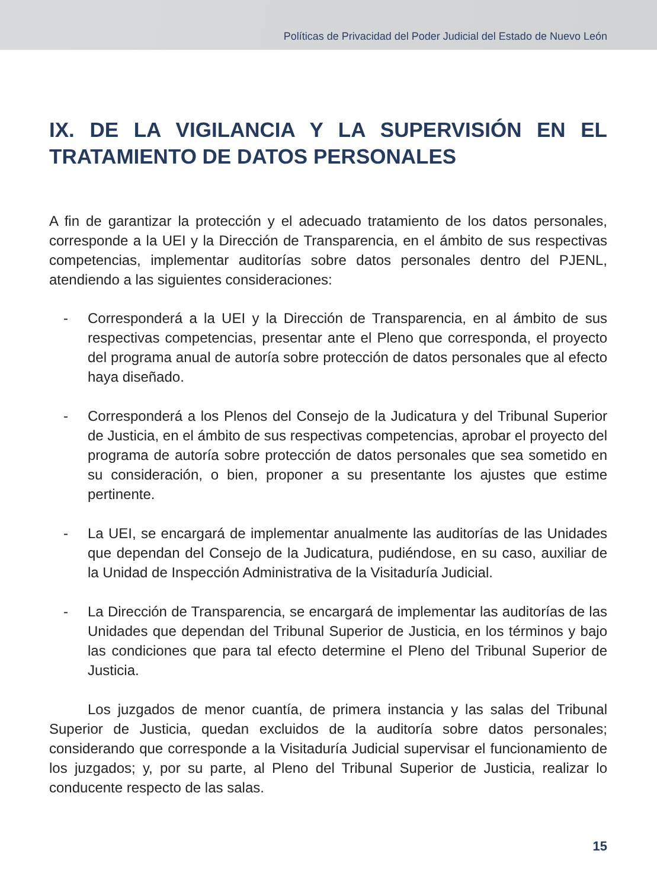Políticas de Privacidad del Poder Judicial del Estado de Nuevo León
IX. DE LA VIGILANCIA Y LA SUPERVISIÓN EN EL TRATAMIENTO DE DATOS PERSONALES
A fin de garantizar la protección y el adecuado tratamiento de los datos personales, corresponde a la UEI y la Dirección de Transparencia, en el ámbito de sus respectivas competencias, implementar auditorías sobre datos personales dentro del PJENL, atendiendo a las siguientes consideraciones:
- Corresponderá a la UEI y la Dirección de Transparencia, en al ámbito de sus respectivas competencias, presentar ante el Pleno que corresponda, el proyecto del programa anual de autoría sobre protección de datos personales que al efecto haya diseñado.
- Corresponderá a los Plenos del Consejo de la Judicatura y del Tribunal Superior de Justicia, en el ámbito de sus respectivas competencias, aprobar el proyecto del programa de autoría sobre protección de datos personales que sea sometido en su consideración, o bien, proponer a su presentante los ajustes que estime pertinente.
- La UEI, se encargará de implementar anualmente las auditorías de las Unidades que dependan del Consejo de la Judicatura, pudiéndose, en su caso, auxiliar de la Unidad de Inspección Administrativa de la Visitaduría Judicial.
- La Dirección de Transparencia, se encargará de implementar las auditorías de las Unidades que dependan del Tribunal Superior de Justicia, en los términos y bajo las condiciones que para tal efecto determine el Pleno del Tribunal Superior de Justicia.
Los juzgados de menor cuantía, de primera instancia y las salas del Tribunal Superior de Justicia, quedan excluidos de la auditoría sobre datos personales; considerando que corresponde a la Visitaduría Judicial supervisar el funcionamiento de los juzgados; y, por su parte, al Pleno del Tribunal Superior de Justicia, realizar lo conducente respecto de las salas.
15